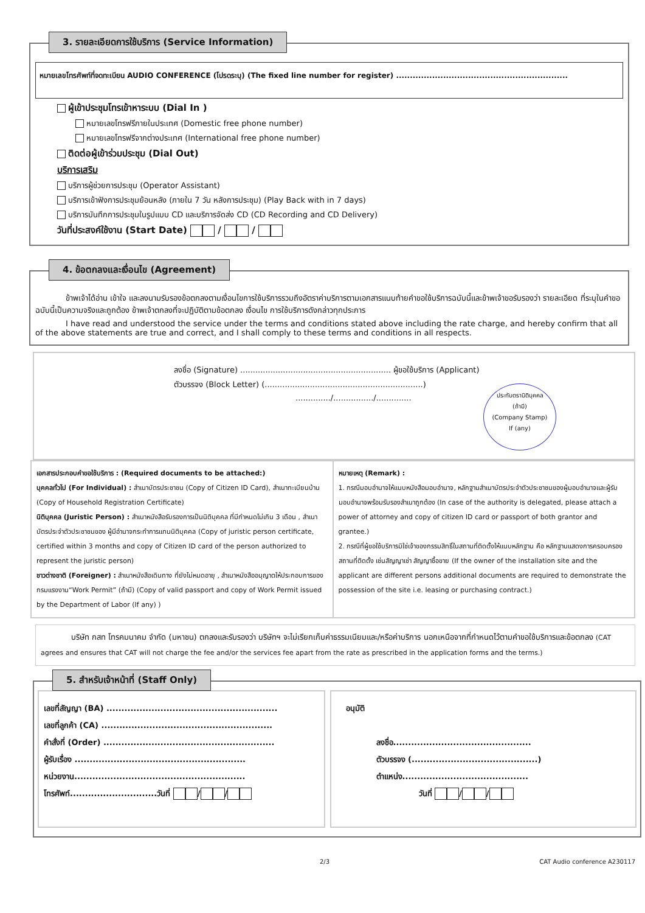3. รายละเอียดการใช้บริการ (Service Information)
หมายเลขโทรศัพท์ที่จดทะเบียน AUDIO CONFERENCE (โปรดระบุ) (The fixed line number for register) ..............................................................
ผู้เข้าประชุมโทรเข้าหาระบบ (Dial In )
หมายเลขโทรฟรีภายในประเทศ (Domestic free phone number)
หมายเลขโทรฟรีจากต่างประเทศ (International free phone number)
ติดต่อผู้เข้าร่วมประชุม (Dial Out)
บริการเสริม
บริการผู้ช่วยการประชุม (Operator Assistant)
บริการเข้าฟังการประชุมย้อนหลัง (ภายใน 7 วัน หลังการประชุม) (Play Back with in 7 days)
บริการบันทึกการประชุมในรูปแบบ CD และบริการจัดส่ง CD (CD Recording and CD Delivery)
วันที่ประสงค์ใช้งาน (Start Date) / /
4. ข้อตกลงและเงื่อนไข (Agreement)
ข้าพเจ้าได้อ่าน เข้าใจ และลงนามรับรองข้อตกลงตามเงื่อนไขการใช้บริการรวมถึงอัตราค่าบริการตามเอกสารแนบท้ายคำขอใช้บริการฉบับนี้และข้าพเจ้าขอรับรองว่า รายละเอียด ที่ระบุในคำขอฉบับนี้เป็นความจริงและถูกต้อง ข้าพเจ้าตกลงที่จะปฏิบัติตามข้อตกลง เงื่อนไข การใช้บริการดังกล่าวทุกประการ
I have read and understood the service under the terms and conditions stated above including the rate charge, and hereby confirm that all of the above statements are true and correct, and I shall comply to these terms and conditions in all respects.
ลงชื่อ (Signature) ............................................................ ผู้ขอใช้บริการ (Applicant)
ตัวบรรจง (Block Letter) (...............................................................)
............../................/..............
ประทับตรานิติบุคคล
(ถ้ามี)
(Company Stamp)
If (any)
เอกสารประกอบคำขอใช้บริการ : (Required documents to be attached:)
บุคคลทั่วไป (For Individual) : สำเนาบัตรประชาชน (Copy of Citizen ID Card), สำเนาทะเบียนบ้าน (Copy of Household Registration Certificate)
นิติบุคคล (Juristic Person) : สำเนาหนังสือรับรองการเป็นนิติบุคคล ที่มีกำหนดไม่เกิน 3 เดือน , สำเนาบัตรประจำตัวประชาชนของ ผู้มีอำนาจกระทำการแทนนิติบุคคล (Copy of juristic person certificate, certified within 3 months and copy of Citizen ID card of the person authorized to represent the juristic person)
ชาวต่างชาติ (Foreigner) : สำเนาหนังสือเดินทาง ที่ยังไม่หมดอายุ , สำเนาหนังสืออนุญาตให้ประกอบการของกรมแรงงาน“Work Permit” (ถ้ามี) (Copy of valid passport and copy of Work Permit issued by the Department of Labor (If any) )
หมายเหตุ (Remark) :
1. กรณีมอบอำนาจให้แนบหนังสือมอบอำนาจ, หลักฐานสำเนาบัตรประจำตัวประชาชนของผู้มอบอำนาจและผู้รับมอบอำนาจพร้อมรับรองสำเนาถูกต้อง (In case of the authority is delegated, please attach a power of attorney and copy of citizen ID card or passport of both grantor and grantee.)
2. กรณีที่ผู้ขอใช้บริการมิใช่เจ้าของกรรมสิทธิ์ในสถานที่ติดตั้งให้แนบหลักฐาน คือ หลักฐานแสดงการครอบครองสถานที่ติดตั้ง เช่นสัญญาเช่า สัญญาซื้อขาย (If the owner of the installation site and the applicant are different persons additional documents are required to demonstrate the possession of the site i.e. leasing or purchasing contract.)
บริษัท กสท โทรคมนาคม จำกัด (มหาชน) ตกลงและรับรองว่า บริษัทฯ จะไม่เรียกเก็บค่าธรรมเนียมและ/หรือค่าบริการ นอกเหนือจากที่กำหนดไว้ตามคำขอใช้บริการและข้อตกลง (CAT agrees and ensures that CAT will not charge the fee and/or the services fee apart from the rate as prescribed in the application forms and the terms.)
5. สำหรับเจ้าหน้าที่ (Staff Only)
เลขที่สัญญา (BA) .........................................................
เลขที่ลูกค้า (CA) .........................................................
คำสั่งที่ (Order) .........................................................
ผู้รับเรื่อง .........................................................
หน่วยงาน.........................................................
โทรศัพท์.............................วันที่ / /
อนุมัติ
ลงชื่อ..............................................
ตัวบรรจง (..........................................)
ตำแหน่ง..........................................
วันที่ / /
2/3 CAT Audio conference A230117